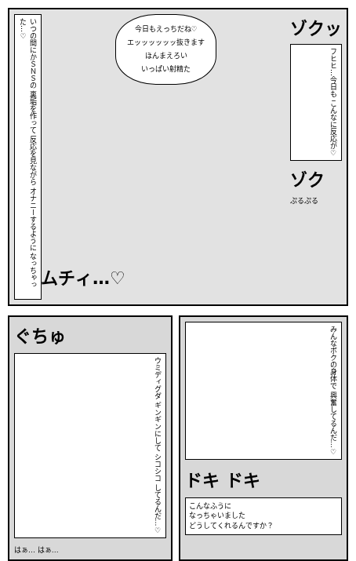いつの間にかＳＮＳの 裏垢を作って 反応を見ながら オナニーするように なっちゃった…♡
今日もえっちだね♡
エッッッッッッ抜きます
ほんまえろい
いっぱい射精た
ゾクッ
フヒヒ…今日も こんなに反応が♡
ゾク
ぷるぷる
ムチィ…♡
ぐちゅ
ウミディグダ ギンギンにして シコシコ してるんだ…♡
はぁ… はぁ…
みんなボクの身体で 興奮してるんだ…♡
ドキ ドキ
こんなふうに
なっちゃいました
どうしてくれるんですか？